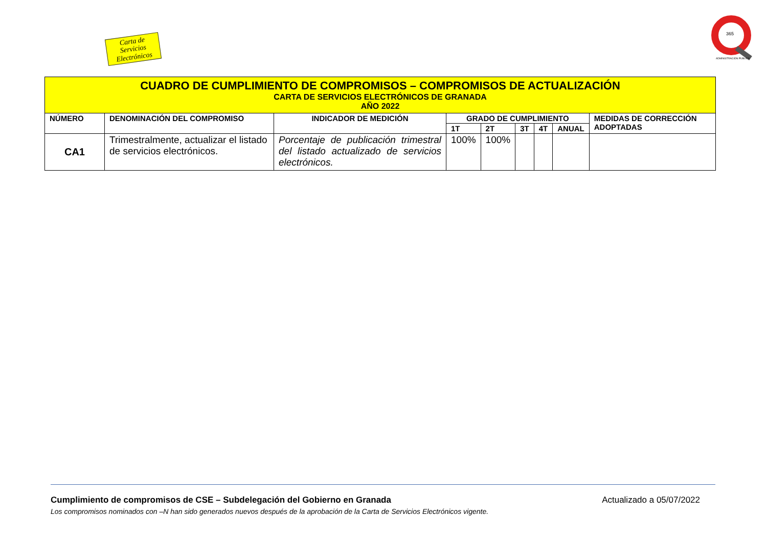Carta de Servicios
Electrónicos
365
ADMINISTRACIÓN PÚBLICA
| CUADRO DE CUMPLIMIENTO DE COMPROMISOS – COMPROMISOS DE ACTUALIZACIÓN CARTA DE SERVICIOS ELECTRÓNICOS DE GRANADA AÑO 2022 | | | | | | | | |
| NÚMERO | DENOMINACIÓN DEL COMPROMISO | INDICADOR DE MEDICIÓN | GRADO DE CUMPLIMIENTO | | | | | MEDIDAS DE CORRECCIÓN ADOPTADAS |
| | | | 1T | 2T | 3T | 4T | ANUAL | |
| CA1 | Trimestralmente, actualizar el listado de servicios electrónicos. | Porcentaje de publicación trimestral del listado actualizado de servicios electrónicos. | 100% | 100% | | | | |
Actualizado a 05/07/2022 Cumplimiento de compromisos de CSE – Subdelegación del Gobierno en Granada
Los compromisos nominados con –N han sido generados nuevos después de la aprobación de la Carta de Servicios Electrónicos vigente.